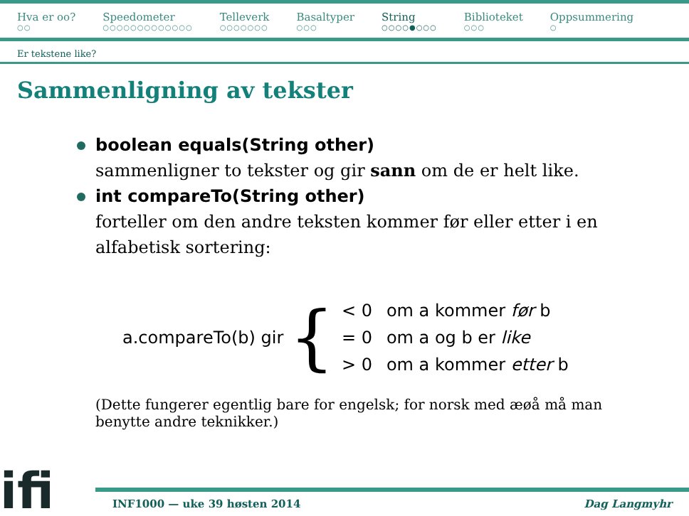Hva er oo?
○○
Speedometer
○○○○○○○○○○○○○
Telleverk
○○○○○○○
Basaltyper
○○○
String
○○○○●○○○
Biblioteket
○○○
Oppsummering
○
Er tekstene like?
Sammenligning av tekster
boolean equals(String other)
sammenligner to tekster og gir sann om de er helt like.
int compareTo(String other)
forteller om den andre teksten kommer før eller etter i en alfabetisk sortering:
a.compareTo(b) gir {
| < 0 | om a kommer før b |
| = 0 | om a og b er like |
| > 0 | om a kommer etter b |
(Dette fungerer egentlig bare for engelsk; for norsk med æøå må man benytte andre teknikker.)
ifi
INF1000 — uke 39 høsten 2014 Dag Langmyhr